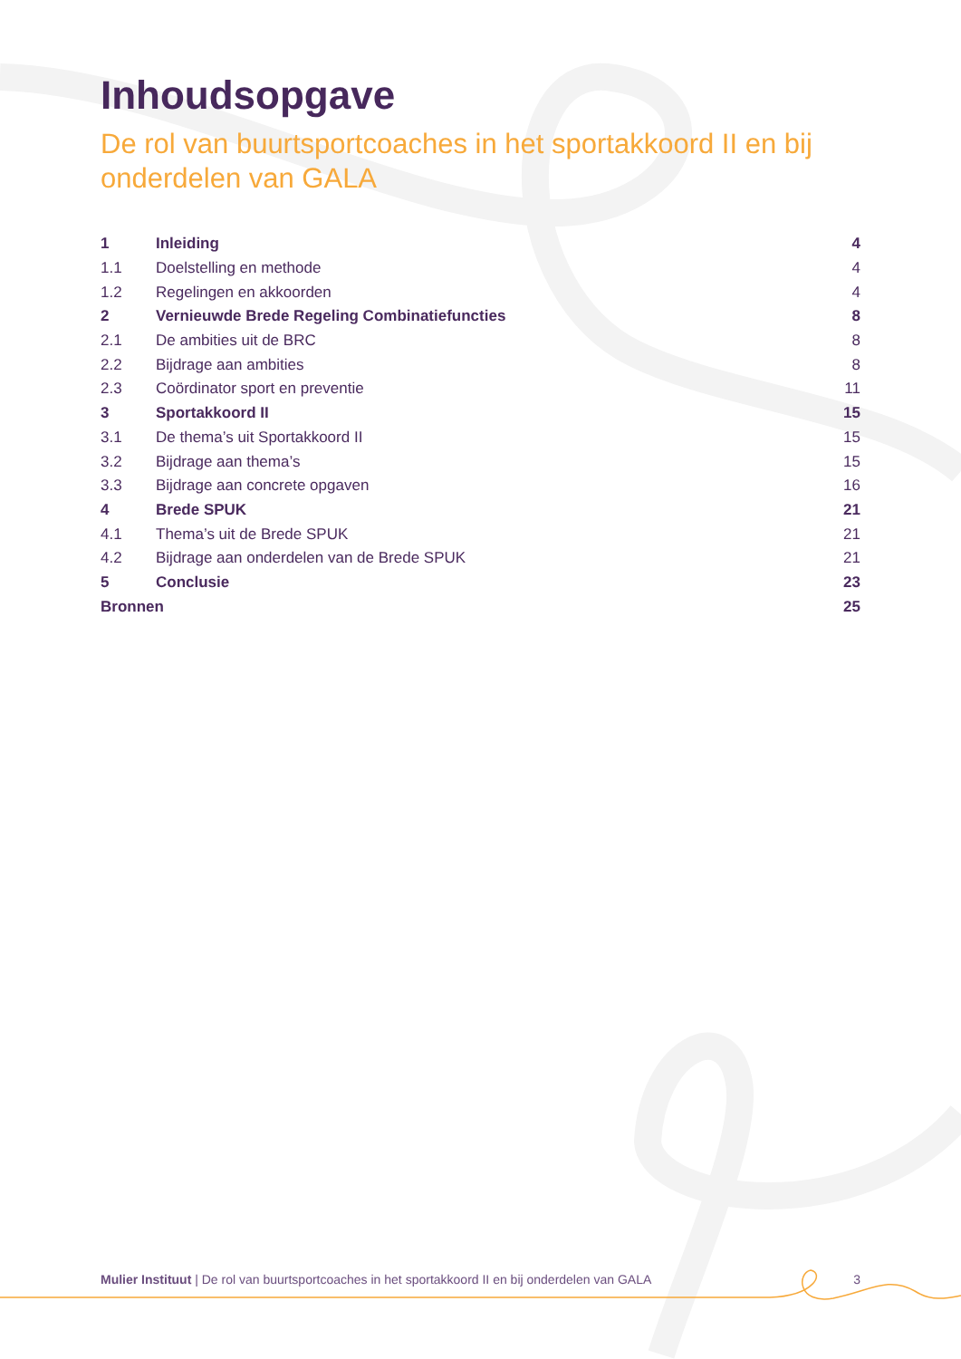Inhoudsopgave
De rol van buurtsportcoaches in het sportakkoord II en bij onderdelen van GALA
1 Inleiding 4
1.1 Doelstelling en methode 4
1.2 Regelingen en akkoorden 4
2 Vernieuwde Brede Regeling Combinatiefuncties 8
2.1 De ambities uit de BRC 8
2.2 Bijdrage aan ambities 8
2.3 Coördinator sport en preventie 11
3 Sportakkoord II 15
3.1 De thema’s uit Sportakkoord II 15
3.2 Bijdrage aan thema’s 15
3.3 Bijdrage aan concrete opgaven 16
4 Brede SPUK 21
4.1 Thema’s uit de Brede SPUK 21
4.2 Bijdrage aan onderdelen van de Brede SPUK 21
5 Conclusie 23
Bronnen 25
Mulier Instituut | De rol van buurtsportcoaches in het sportakkoord II en bij onderdelen van GALA 3